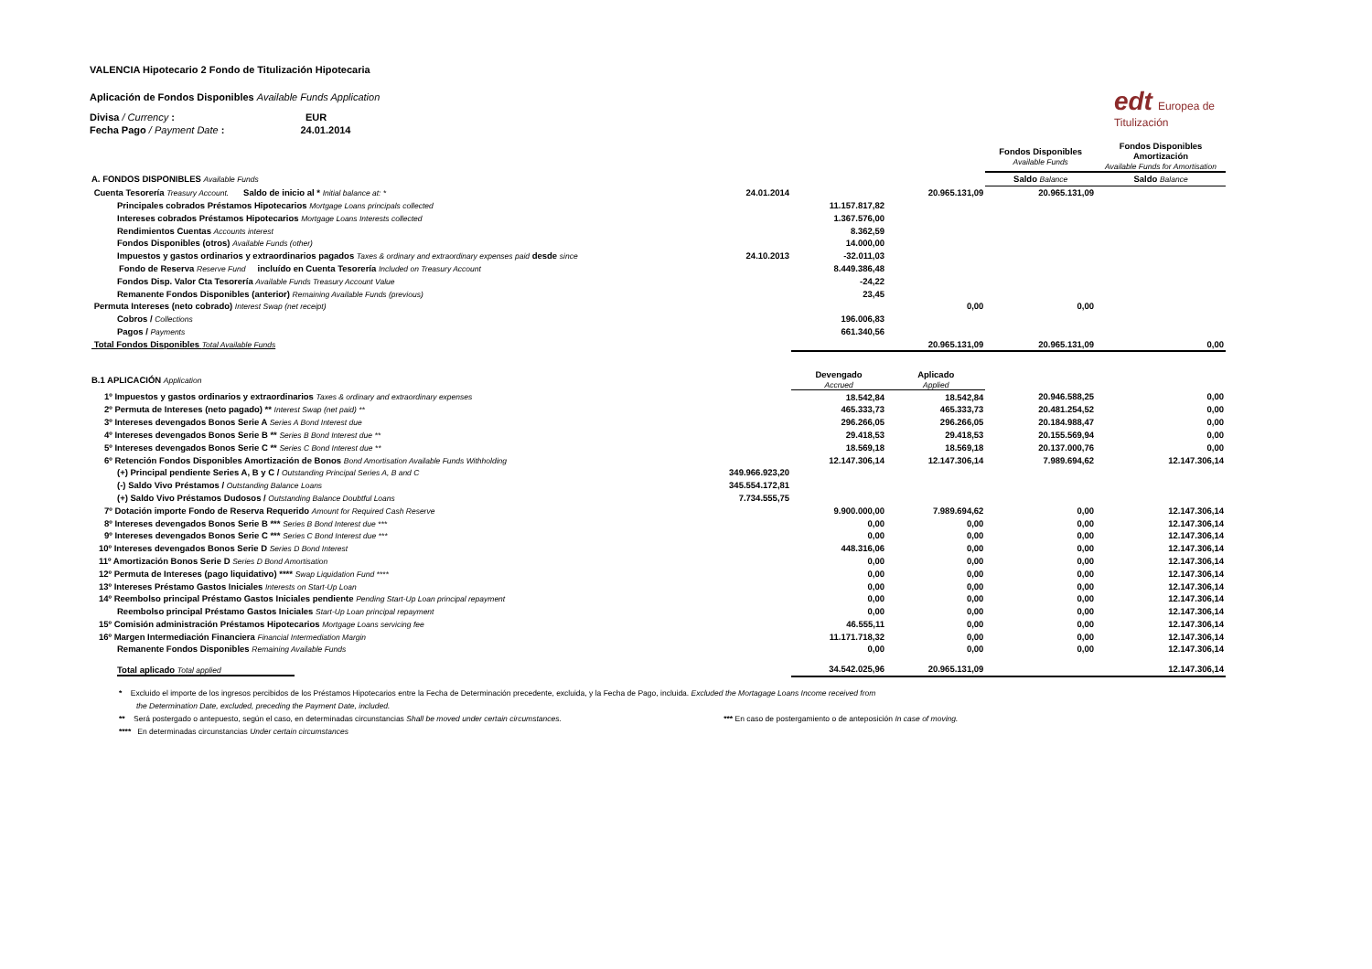edt Europea de
Titulización
VALENCIA Hipotecario 2 Fondo de Titulización Hipotecaria
Aplicación de Fondos Disponibles Available Funds Application
Divisa / Currency : EUR
Fecha Pago / Payment Date : 24.01.2014
| | | | | Fondos Disponibles Available Funds | Fondos Disponibles Amortización Available Funds for Amortisation |
| A. FONDOS DISPONIBLES Available Funds | | | | Saldo Balance | Saldo Balance |
| Cuenta Tesorería Treasury Account. Saldo de inicio al * Initial balance at: * | 24.01.2014 | | 20.965.131,09 | 20.965.131,09 | |
| Principales cobrados Préstamos Hipotecarios Mortgage Loans principals collected | | 11.157.817,82 | | | |
| Intereses cobrados Préstamos Hipotecarios Mortgage Loans Interests collected | | 1.367.576,00 | | | |
| Rendimientos Cuentas Accounts interest | | 8.362,59 | | | |
| Fondos Disponibles (otros) Available Funds (other) | | 14.000,00 | | | |
| Impuestos y gastos ordinarios y extraordinarios pagados Taxes & ordinary and extraordinary expenses paid desde since | 24.10.2013 | -32.011,03 | | | |
| Fondo de Reserva Reserve Fund incluído en Cuenta Tesorería Included on Treasury Account | | 8.449.386,48 | | | |
| Fondos Disp. Valor Cta Tesorería Available Funds Treasury Account Value | | -24,22 | | | |
| Remanente Fondos Disponibles (anterior) Remaining Available Funds (previous) | | 23,45 | | | |
| Permuta Intereses (neto cobrado) Interest Swap (net receipt) | | | 0,00 | 0,00 | |
| Cobros / Collections | | 196.006,83 | | | |
| Pagos / Payments | | 661.340,56 | | | |
| Total Fondos Disponibles Total Available Funds | | | 20.965.131,09 | 20.965.131,09 | 0,00 |
| B.1 APLICACIÓN Application | | Devengado Accrued | Aplicado Applied | | |
| 1º Impuestos y gastos ordinarios y extraordinarios Taxes & ordinary and extraordinary expenses | | 18.542,84 | 18.542,84 | 20.946.588,25 | 0,00 |
| 2º Permuta de Intereses (neto pagado) ** Interest Swap (net paid) ** | | 465.333,73 | 465.333,73 | 20.481.254,52 | 0,00 |
| 3º Intereses devengados Bonos Serie A Series A Bond Interest due | | 296.266,05 | 296.266,05 | 20.184.988,47 | 0,00 |
| 4º Intereses devengados Bonos Serie B ** Series B Bond Interest due ** | | 29.418,53 | 29.418,53 | 20.155.569,94 | 0,00 |
| 5º Intereses devengados Bonos Serie C ** Series C Bond Interest due ** | | 18.569,18 | 18.569,18 | 20.137.000,76 | 0,00 |
| 6º Retención Fondos Disponibles Amortización de Bonos Bond Amortisation Available Funds Withholding | | 12.147.306,14 | 12.147.306,14 | 7.989.694,62 | 12.147.306,14 |
| (+) Principal pendiente Series A, B y C / Outstanding Principal Series A, B and C | 349.966.923,20 | | | | |
| (-) Saldo Vivo Préstamos / Outstanding Balance Loans | 345.554.172,81 | | | | |
| (+) Saldo Vivo Préstamos Dudosos / Outstanding Balance Doubtful Loans | 7.734.555,75 | | | | |
| 7º Dotación importe Fondo de Reserva Requerido Amount for Required Cash Reserve | | 9.900.000,00 | 7.989.694,62 | 0,00 | 12.147.306,14 |
| 8º Intereses devengados Bonos Serie B *** Series B Bond Interest due *** | | 0,00 | 0,00 | 0,00 | 12.147.306,14 |
| 9º Intereses devengados Bonos Serie C *** Series C Bond Interest due *** | | 0,00 | 0,00 | 0,00 | 12.147.306,14 |
| 10º Intereses devengados Bonos Serie D Series D Bond Interest | | 448.316,06 | 0,00 | 0,00 | 12.147.306,14 |
| 11º Amortización Bonos Serie D Series D Bond Amortisation | | 0,00 | 0,00 | 0,00 | 12.147.306,14 |
| 12º Permuta de Intereses (pago liquidativo) **** Swap Liquidation Fund **** | | 0,00 | 0,00 | 0,00 | 12.147.306,14 |
| 13º Intereses Préstamo Gastos Iniciales Interests on Start-Up Loan | | 0,00 | 0,00 | 0,00 | 12.147.306,14 |
| 14º Reembolso principal Préstamo Gastos Iniciales pendiente Pending Start-Up Loan principal repayment | | 0,00 | 0,00 | 0,00 | 12.147.306,14 |
| Reembolso principal Préstamo Gastos Iniciales Start-Up Loan principal repayment | | 0,00 | 0,00 | 0,00 | 12.147.306,14 |
| 15º Comisión administración Préstamos Hipotecarios Mortgage Loans servicing fee | | 46.555,11 | 0,00 | 0,00 | 12.147.306,14 |
| 16º Margen Intermediación Financiera Financial Intermediation Margin | | 11.171.718,32 | 0,00 | 0,00 | 12.147.306,14 |
| Remanente Fondos Disponibles Remaining Available Funds | | 0,00 | 0,00 | 0,00 | 12.147.306,14 |
| Total aplicado Total applied | | 34.542.025,96 | 20.965.131,09 | | 12.147.306,14 |
* Excluido el importe de los ingresos percibidos de los Préstamos Hipotecarios entre la Fecha de Determinación precedente, excluida, y la Fecha de Pago, incluida. Excluded the Mortagage Loans Income received from
the Determination Date, excluded, preceding the Payment Date, included.
** Será postergado o antepuesto, según el caso, en determinadas circunstancias Shall be moved under certain circumstances. *** En caso de postergamiento o de anteposición In case of moving.
**** En determinadas circunstancias Under certain circumstances